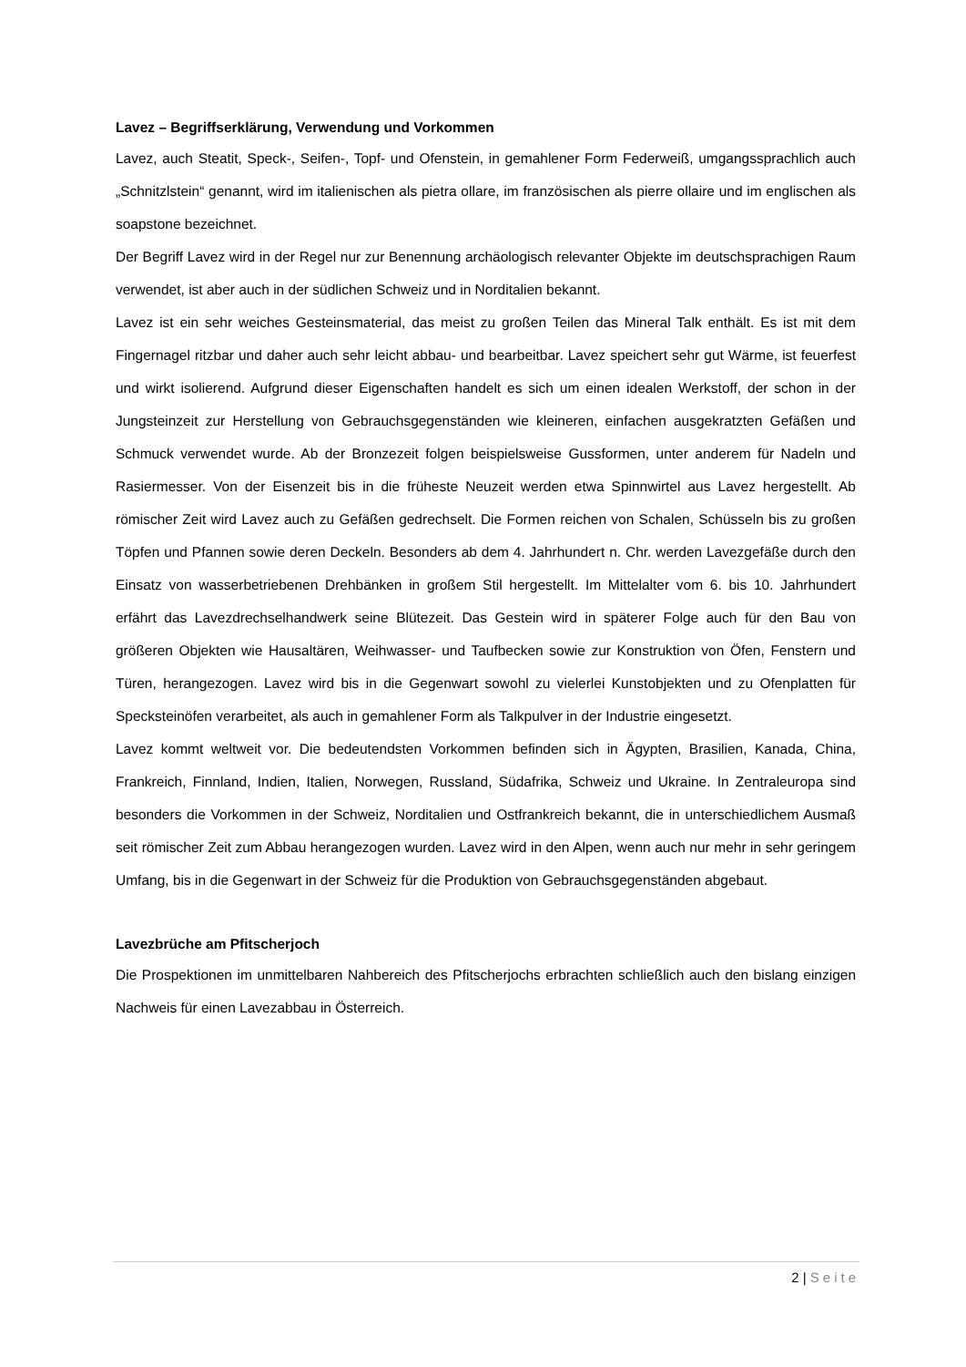Lavez – Begriffserklärung, Verwendung und Vorkommen
Lavez, auch Steatit, Speck-, Seifen-, Topf- und Ofenstein, in gemahlener Form Federweiß, umgangssprachlich auch „Schnitzlstein“ genannt, wird im italienischen als pietra ollare, im französischen als pierre ollaire und im englischen als soapstone bezeichnet.
Der Begriff Lavez wird in der Regel nur zur Benennung archäologisch relevanter Objekte im deutschsprachigen Raum verwendet, ist aber auch in der südlichen Schweiz und in Norditalien bekannt.
Lavez ist ein sehr weiches Gesteinsmaterial, das meist zu großen Teilen das Mineral Talk enthält. Es ist mit dem Fingernagel ritzbar und daher auch sehr leicht abbau- und bearbeitbar. Lavez speichert sehr gut Wärme, ist feuerfest und wirkt isolierend. Aufgrund dieser Eigenschaften handelt es sich um einen idealen Werkstoff, der schon in der Jungsteinzeit zur Herstellung von Gebrauchsgegenständen wie kleineren, einfachen ausgekratzten Gefäßen und Schmuck verwendet wurde. Ab der Bronzezeit folgen beispielsweise Gussformen, unter anderem für Nadeln und Rasiermesser. Von der Eisenzeit bis in die früheste Neuzeit werden etwa Spinnwirtel aus Lavez hergestellt. Ab römischer Zeit wird Lavez auch zu Gefäßen gedrechselt. Die Formen reichen von Schalen, Schüsseln bis zu großen Töpfen und Pfannen sowie deren Deckeln. Besonders ab dem 4. Jahrhundert n. Chr. werden Lavezgefäße durch den Einsatz von wasserbetriebenen Drehbänken in großem Stil hergestellt. Im Mittelalter vom 6. bis 10. Jahrhundert erfährt das Lavezdrechselhandwerk seine Blütezeit. Das Gestein wird in späterer Folge auch für den Bau von größeren Objekten wie Hausaltären, Weihwasser- und Taufbecken sowie zur Konstruktion von Öfen, Fenstern und Türen, herangezogen. Lavez wird bis in die Gegenwart sowohl zu vielerlei Kunstobjekten und zu Ofenplatten für Specksteinöfen verarbeitet, als auch in gemahlener Form als Talkpulver in der Industrie eingesetzt.
Lavez kommt weltweit vor. Die bedeutendsten Vorkommen befinden sich in Ägypten, Brasilien, Kanada, China, Frankreich, Finnland, Indien, Italien, Norwegen, Russland, Südafrika, Schweiz und Ukraine. In Zentraleuropa sind besonders die Vorkommen in der Schweiz, Norditalien und Ostfrankreich bekannt, die in unterschiedlichem Ausmaß seit römischer Zeit zum Abbau herangezogen wurden. Lavez wird in den Alpen, wenn auch nur mehr in sehr geringem Umfang, bis in die Gegenwart in der Schweiz für die Produktion von Gebrauchsgegenständen abgebaut.
Lavezbrüche am Pfitscherjoch
Die Prospektionen im unmittelbaren Nahbereich des Pfitscherjochs erbrachten schließlich auch den bislang einzigen Nachweis für einen Lavezabbau in Österreich.
2 | Seite